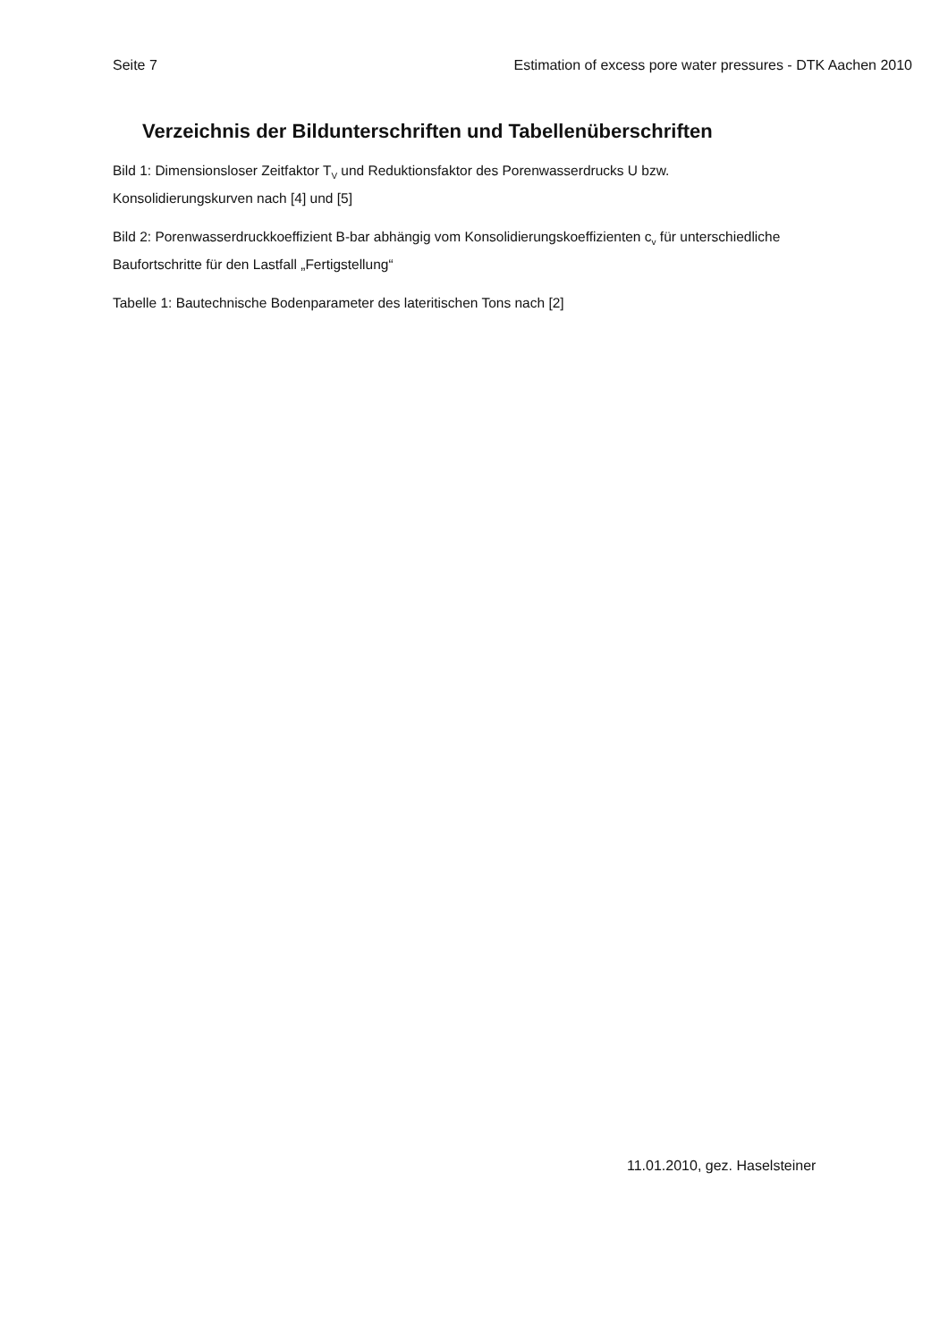Seite 7 Estimation of excess pore water pressures - DTK Aachen 2010
Verzeichnis der Bildunterschriften und Tabellenüberschriften
Bild 1: Dimensionsloser Zeitfaktor T<sub>V</sub> und Reduktionsfaktor des Porenwasserdrucks U bzw. Konsolidierungskurven nach [4] und [5]
Bild 2: Porenwasserdruckkoeffizient B-bar abhängig vom Konsolidierungskoeffizienten c<sub>v</sub> für unterschiedliche Baufortschritte für den Lastfall „Fertigstellung“
Tabelle 1: Bautechnische Bodenparameter des lateritischen Tons nach [2]
11.01.2010, gez. Haselsteiner